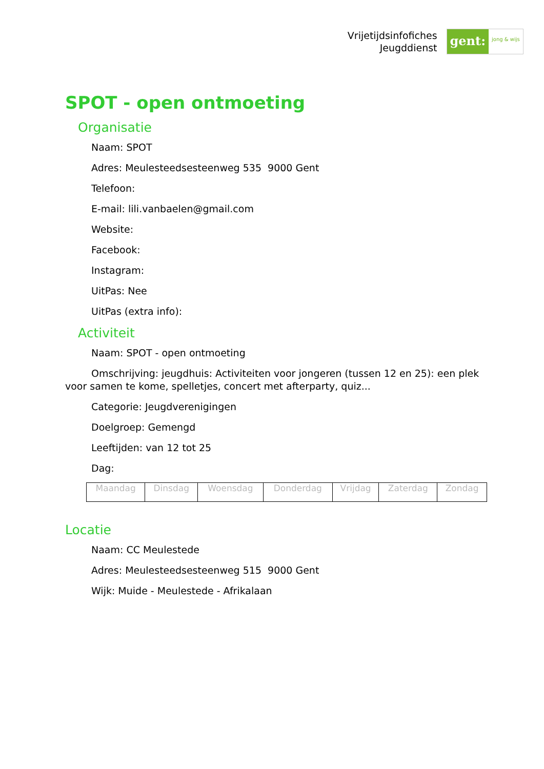Vrijetijdsinfofiches
Jeugddienst
gent:
jong & wijs
SPOT - open ontmoeting
Organisatie
Naam: SPOT
Adres: Meulesteedsesteenweg 535 9000 Gent
Telefoon:
E-mail: lili.vanbaelen@gmail.com
Website:
Facebook:
Instagram:
UitPas: Nee
UitPas (extra info):
Activiteit
Naam: SPOT - open ontmoeting
Omschrijving: jeugdhuis: Activiteiten voor jongeren (tussen 12 en 25): een plek voor samen te kome, spelletjes, concert met afterparty, quiz...
Categorie: Jeugdverenigingen
Doelgroep: Gemengd
Leeftijden: van 12 tot 25
Dag:
| Maandag | Dinsdag | Woensdag | Donderdag | Vrijdag | Zaterdag | Zondag |
Locatie
Naam: CC Meulestede
Adres: Meulesteedsesteenweg 515 9000 Gent
Wijk: Muide - Meulestede - Afrikalaan